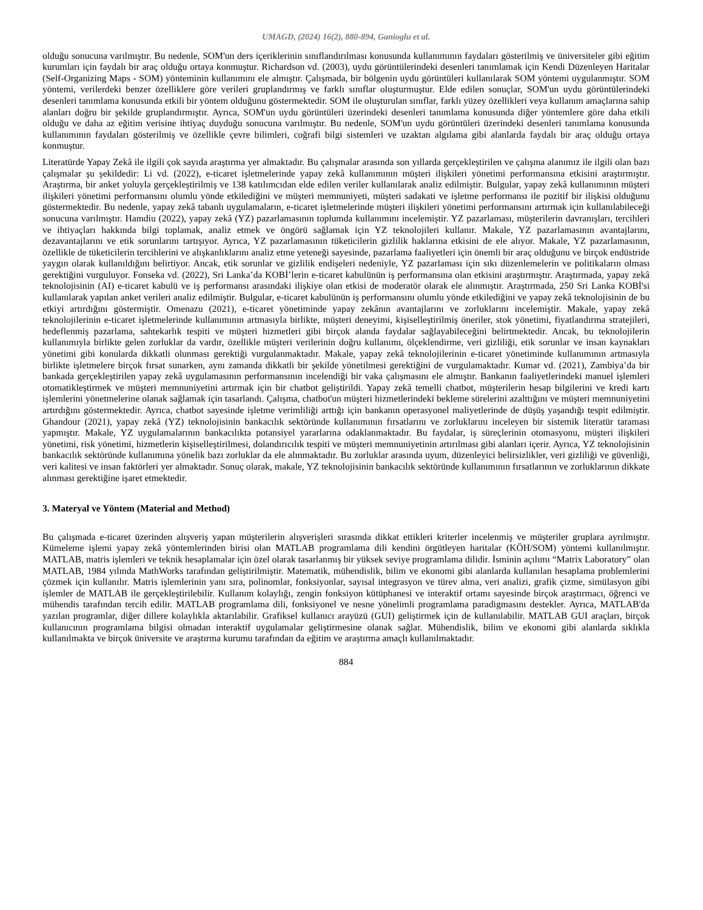UMAGD, (2024) 16(2), 880-894, Ganioglu et al.
olduğu sonucuna varılmıştır. Bu nedenle, SOM'un ders içeriklerinin sınıflandırılması konusunda kullanımının faydaları gösterilmiş ve üniversiteler gibi eğitim kurumları için faydalı bir araç olduğu ortaya konmuştur. Richardson vd. (2003), uydu görüntülerindeki desenleri tanımlamak için Kendi Düzenleyen Haritalar (Self-Organizing Maps - SOM) yönteminin kullanımını ele almıştır. Çalışmada, bir bölgenin uydu görüntüleri kullanılarak SOM yöntemi uygulanmıştır. SOM yöntemi, verilerdeki benzer özelliklere göre verileri gruplandırmış ve farklı sınıflar oluşturmuştur. Elde edilen sonuçlar, SOM'un uydu görüntülerindeki desenleri tanımlama konusunda etkili bir yöntem olduğunu göstermektedir. SOM ile oluşturulan sınıflar, farklı yüzey özellikleri veya kullanım amaçlarına sahip alanları doğru bir şekilde gruplandırmıştır. Ayrıca, SOM'un uydu görüntüleri üzerindeki desenleri tanımlama konusunda diğer yöntemlere göre daha etkili olduğu ve daha az eğitim verisine ihtiyaç duyduğu sonucuna varılmıştır. Bu nedenle, SOM'un uydu görüntüleri üzerindeki desenleri tanımlama konusunda kullanımının faydaları gösterilmiş ve özellikle çevre bilimleri, coğrafi bilgi sistemleri ve uzaktan algılama gibi alanlarda faydalı bir araç olduğu ortaya konmuştur.
Literatürde Yapay Zekâ ile ilgili çok sayıda araştırma yer almaktadır. Bu çalışmalar arasında son yıllarda gerçekleştirilen ve çalışma alanımız ile ilgili olan bazı çalışmalar şu şekildedir: Li vd. (2022), e-ticaret işletmelerinde yapay zekâ kullanımının müşteri ilişkileri yönetimi performansına etkisini araştırmıştır. Araştırma, bir anket yoluyla gerçekleştirilmiş ve 138 katılımcıdan elde edilen veriler kullanılarak analiz edilmiştir. Bulgular, yapay zekâ kullanımının müşteri ilişkileri yönetimi performansını olumlu yönde etkilediğini ve müşteri memnuniyeti, müşteri sadakati ve işletme performansı ile pozitif bir ilişkisi olduğunu göstermektedir. Bu nedenle, yapay zekâ tabanlı uygulamaların, e-ticaret işletmelerinde müşteri ilişkileri yönetimi performansını artırmak için kullanılabileceği sonucuna varılmıştır. Hamdiu (2022), yapay zekâ (YZ) pazarlamasının toplumda kullanımını incelemiştir. YZ pazarlaması, müşterilerin davranışları, tercihleri ve ihtiyaçları hakkında bilgi toplamak, analiz etmek ve öngörü sağlamak için YZ teknolojileri kullanır. Makale, YZ pazarlamasının avantajlarını, dezavantajlarını ve etik sorunlarını tartışıyor. Ayrıca, YZ pazarlamasının tüketicilerin gizlilik haklarına etkisini de ele alıyor. Makale, YZ pazarlamasının, özellikle de tüketicilerin tercihlerini ve alışkanlıklarını analiz etme yeteneği sayesinde, pazarlama faaliyetleri için önemli bir araç olduğunu ve birçok endüstride yaygın olarak kullanıldığını belirtiyor. Ancak, etik sorunlar ve gizlilik endişeleri nedeniyle, YZ pazarlaması için sıkı düzenlemelerin ve politikaların olması gerektiğini vurguluyor. Fonseka vd. (2022), Sri Lanka’da KOBİ’lerin e-ticaret kabulünün iş performansına olan etkisini araştırmıştır. Araştırmada, yapay zekâ teknolojisinin (AI) e-ticaret kabulü ve iş performansı arasındaki ilişkiye olan etkisi de moderatör olarak ele alınmıştır. Araştırmada, 250 Sri Lanka KOBİ'si kullanılarak yapılan anket verileri analiz edilmiştir. Bulgular, e-ticaret kabulünün iş performansını olumlu yönde etkilediğini ve yapay zekâ teknolojisinin de bu etkiyi artırdığını göstermiştir. Omenazu (2021), e-ticaret yönetiminde yapay zekânın avantajlarını ve zorluklarını incelemiştir. Makale, yapay zekâ teknolojilerinin e-ticaret işletmelerinde kullanımının artmasıyla birlikte, müşteri deneyimi, kişiselleştirilmiş öneriler, stok yönetimi, fiyatlandırma stratejileri, hedeflenmiş pazarlama, sahtekarlık tespiti ve müşteri hizmetleri gibi birçok alanda faydalar sağlayabileceğini belirtmektedir. Ancak, bu teknolojilerin kullanımıyla birlikte gelen zorluklar da vardır, özellikle müşteri verilerinin doğru kullanımı, ölçeklendirme, veri gizliliği, etik sorunlar ve insan kaynakları yönetimi gibi konularda dikkatli olunması gerektiği vurgulanmaktadır. Makale, yapay zekâ teknolojilerinin e-ticaret yönetiminde kullanımının artmasıyla birlikte işletmelere birçok fırsat sunarken, aynı zamanda dikkatli bir şekilde yönetilmesi gerektiğini de vurgulamaktadır. Kumar vd. (2021), Zambiya’da bir bankada gerçekleştirilen yapay zekâ uygulamasının performansının incelendiği bir vaka çalışmasını ele almıştır. Bankanın faaliyetlerindeki manuel işlemleri otomatikleştirmek ve müşteri memnuniyetini artırmak için bir chatbot geliştirildi. Yapay zekâ temelli chatbot, müşterilerin hesap bilgilerini ve kredi kartı işlemlerini yönetmelerine olanak sağlamak için tasarlandı. Çalışma, chatbot'un müşteri hizmetlerindeki bekleme sürelerini azalttığını ve müşteri memnuniyetini artırdığını göstermektedir. Ayrıca, chatbot sayesinde işletme verimliliği arttığı için bankanın operasyonel maliyetlerinde de düşüş yaşandığı tespit edilmiştir. Ghandour (2021), yapay zekâ (YZ) teknolojisinin bankacılık sektöründe kullanımının fırsatlarını ve zorluklarını inceleyen bir sistemik literatür taraması yapmıştır. Makale, YZ uygulamalarının bankacılıkta potansiyel yararlarına odaklanmaktadır. Bu faydalar, iş süreçlerinin otomasyonu, müşteri ilişkileri yönetimi, risk yönetimi, hizmetlerin kişiselleştirilmesi, dolandırıcılık tespiti ve müşteri memnuniyetinin artırılması gibi alanları içerir. Ayrıca, YZ teknolojisinin bankacılık sektöründe kullanımına yönelik bazı zorluklar da ele alınmaktadır. Bu zorluklar arasında uyum, düzenleyici belirsizlikler, veri gizliliği ve güvenliği, veri kalitesi ve insan faktörleri yer almaktadır. Sonuç olarak, makale, YZ teknolojisinin bankacılık sektöründe kullanımının fırsatlarının ve zorluklarının dikkate alınması gerektiğine işaret etmektedir.
3. Materyal ve Yöntem (Material and Method)
Bu çalışmada e-ticaret üzerinden alışveriş yapan müşterilerin alışverişleri sırasında dikkat ettikleri kriterler incelenmiş ve müşteriler gruplara ayrılmıştır. Kümeleme işlemi yapay zekâ yöntemlerinden birisi olan MATLAB programlama dili kendini örgütleyen haritalar (KÖH/SOM) yöntemi kullanılmıştır. MATLAB, matris işlemleri ve teknik hesaplamalar için özel olarak tasarlanmış bir yüksek seviye programlama dilidir. İsminin açılımı “Matrix Laboratory” olan MATLAB, 1984 yılında MathWorks tarafından geliştirilmiştir. Matematik, mühendislik, bilim ve ekonomi gibi alanlarda kullanılan hesaplama problemlerini çözmek için kullanılır. Matris işlemlerinin yanı sıra, polinomlar, fonksiyonlar, sayısal integrasyon ve türev alma, veri analizi, grafik çizme, simülasyon gibi işlemler de MATLAB ile gerçekleştirilebilir. Kullanım kolaylığı, zengin fonksiyon kütüphanesi ve interaktif ortamı sayesinde birçok araştırmacı, öğrenci ve mühendis tarafından tercih edilir. MATLAB programlama dili, fonksiyonel ve nesne yönelimli programlama paradigmasını destekler. Ayrıca, MATLAB'da yazılan programlar, diğer dillere kolaylıkla aktarılabilir. Grafiksel kullanıcı arayüzü (GUI) geliştirmek için de kullanılabilir. MATLAB GUI araçları, birçok kullanıcının programlama bilgisi olmadan interaktif uygulamalar geliştirmesine olanak sağlar. Mühendislik, bilim ve ekonomi gibi alanlarda sıklıkla kullanılmakta ve birçok üniversite ve araştırma kurumu tarafından da eğitim ve araştırma amaçlı kullanılmaktadır.
884